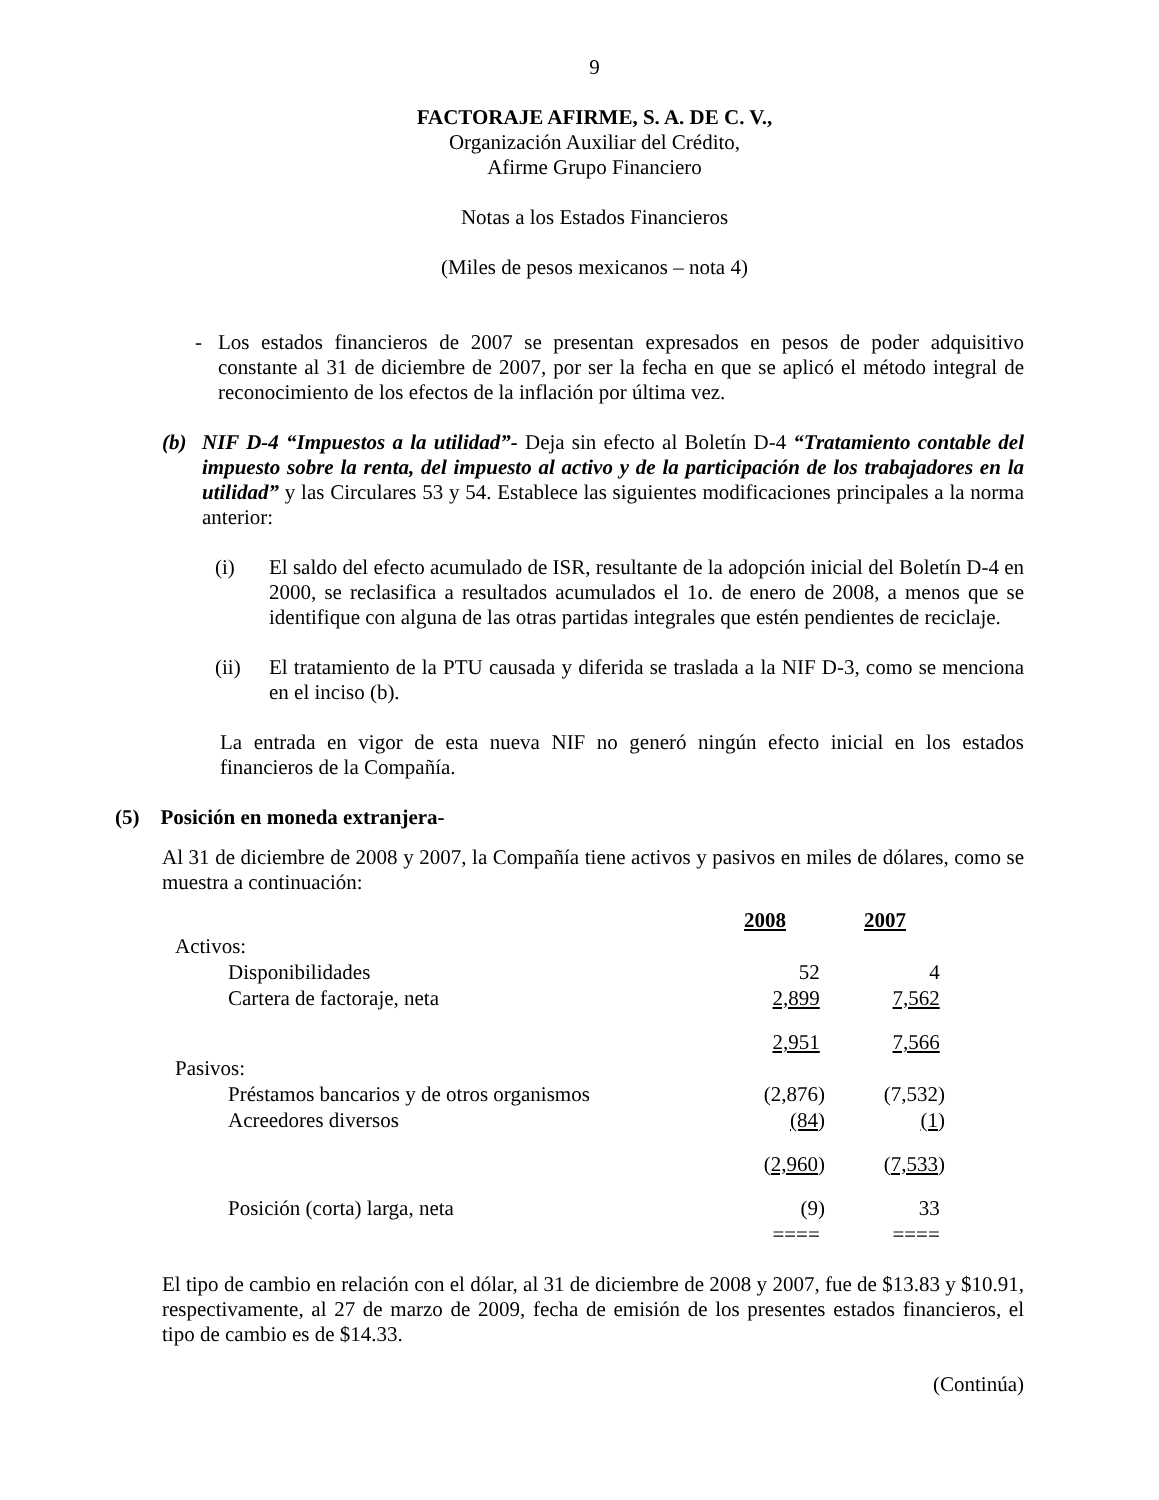9
FACTORAJE AFIRME, S. A. DE C. V.,
Organización Auxiliar del Crédito,
Afirme Grupo Financiero
Notas a los Estados Financieros
(Miles de pesos mexicanos – nota 4)
- Los estados financieros de 2007 se presentan expresados en pesos de poder adquisitivo constante al 31 de diciembre de 2007, por ser la fecha en que se aplicó el método integral de reconocimiento de los efectos de la inflación por última vez.
(b) NIF D-4 “Impuestos a la utilidad”- Deja sin efecto al Boletín D-4 “Tratamiento contable del impuesto sobre la renta, del impuesto al activo y de la participación de los trabajadores en la utilidad” y las Circulares 53 y 54. Establece las siguientes modificaciones principales a la norma anterior:
(i) El saldo del efecto acumulado de ISR, resultante de la adopción inicial del Boletín D-4 en 2000, se reclasifica a resultados acumulados el 1o. de enero de 2008, a menos que se identifique con alguna de las otras partidas integrales que estén pendientes de reciclaje.
(ii) El tratamiento de la PTU causada y diferida se traslada a la NIF D-3, como se menciona en el inciso (b).
La entrada en vigor de esta nueva NIF no generó ningún efecto inicial en los estados financieros de la Compañía.
(5) Posición en moneda extranjera-
Al 31 de diciembre de 2008 y 2007, la Compañía tiene activos y pasivos en miles de dólares, como se muestra a continuación:
| | 2008 | 2007 |
| Activos: | | |
| Disponibilidades | 52 | 4 |
| Cartera de factoraje, neta | 2,899 | 7,562 |
| | 2,951 | 7,566 |
| Pasivos: | | |
| Préstamos bancarios y de otros organismos | (2,876) | (7,532) |
| Acreedores diversos | (84 ) | (1 ) |
| | ( 2,960 ) | ( 7,533 ) |
| Posición (corta) larga, neta | (9) | 33 |
| | ==== | ==== |
El tipo de cambio en relación con el dólar, al 31 de diciembre de 2008 y 2007, fue de $13.83 y $10.91, respectivamente, al 27 de marzo de 2009, fecha de emisión de los presentes estados financieros, el tipo de cambio es de $14.33.
(Continúa)